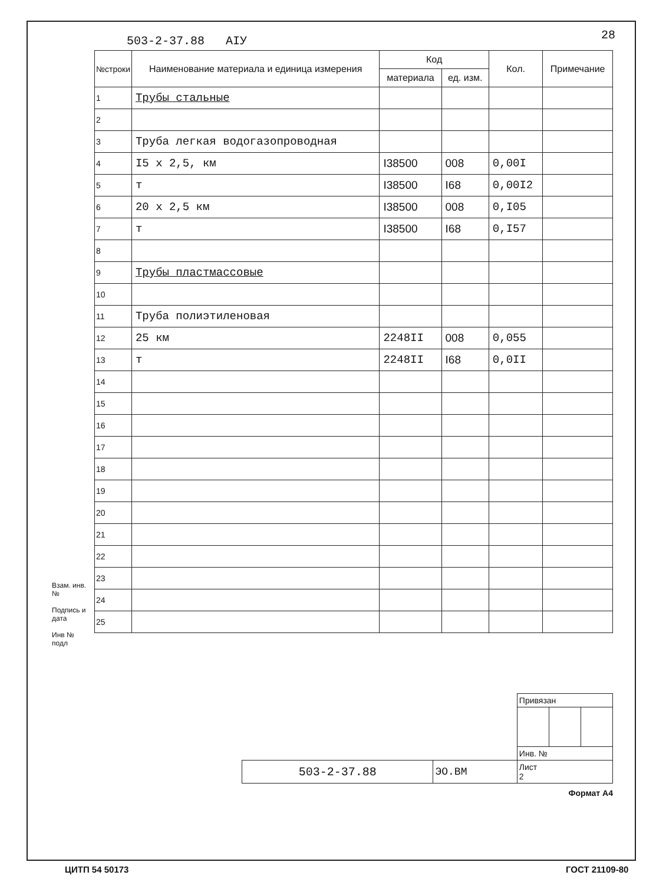503-2-37.88 AIУ 28
| №строки | Наименование материала и единица измерения | Код | | Кол. | Примечание |
| --- | --- | --- | --- | --- | --- |
| | | материала | ед. изм. | | |
| 1 | Трубы стальные | | | | |
| 2 | | | | | |
| 3 | Труба легкая водогазопроводная | | | | |
| 4 | I5 x 2,5, км | I38500 | 008 | 0,00I | |
| 5 | т | I38500 | I68 | 0,00I2 | |
| 6 | 20 x 2,5 км | I38500 | 008 | 0,I05 | |
| 7 | т | I38500 | I68 | 0,I57 | |
| 8 | | | | | |
| 9 | Трубы пластмассовые | | | | |
| 10 | | | | | |
| 11 | Труба полиэтиленовая | | | | |
| 12 | 25 км | 2248II | 008 | 0,055 | |
| 13 | т | 2248II | I68 | 0,0II | |
| 14 | | | | | |
| 15 | | | | | |
| 16 | | | | | |
| 17 | | | | | |
| 18 | | | | | |
| 19 | | | | | |
| 20 | | | | | |
| 21 | | | | | |
| 22 | | | | | |
| 23 | | | | | |
| 24 | | | | | |
| 25 | | | | | |
Взам. инв. №
Подпись и дата
Инв № подл
| | | Привязан | | |
| | | Инв. № | | |
| 503-2-37.88 | ЭО.ВМ | Лист 2 | | |
Формат А4
ЦИТП 54 50173 ГОСТ 21109-80